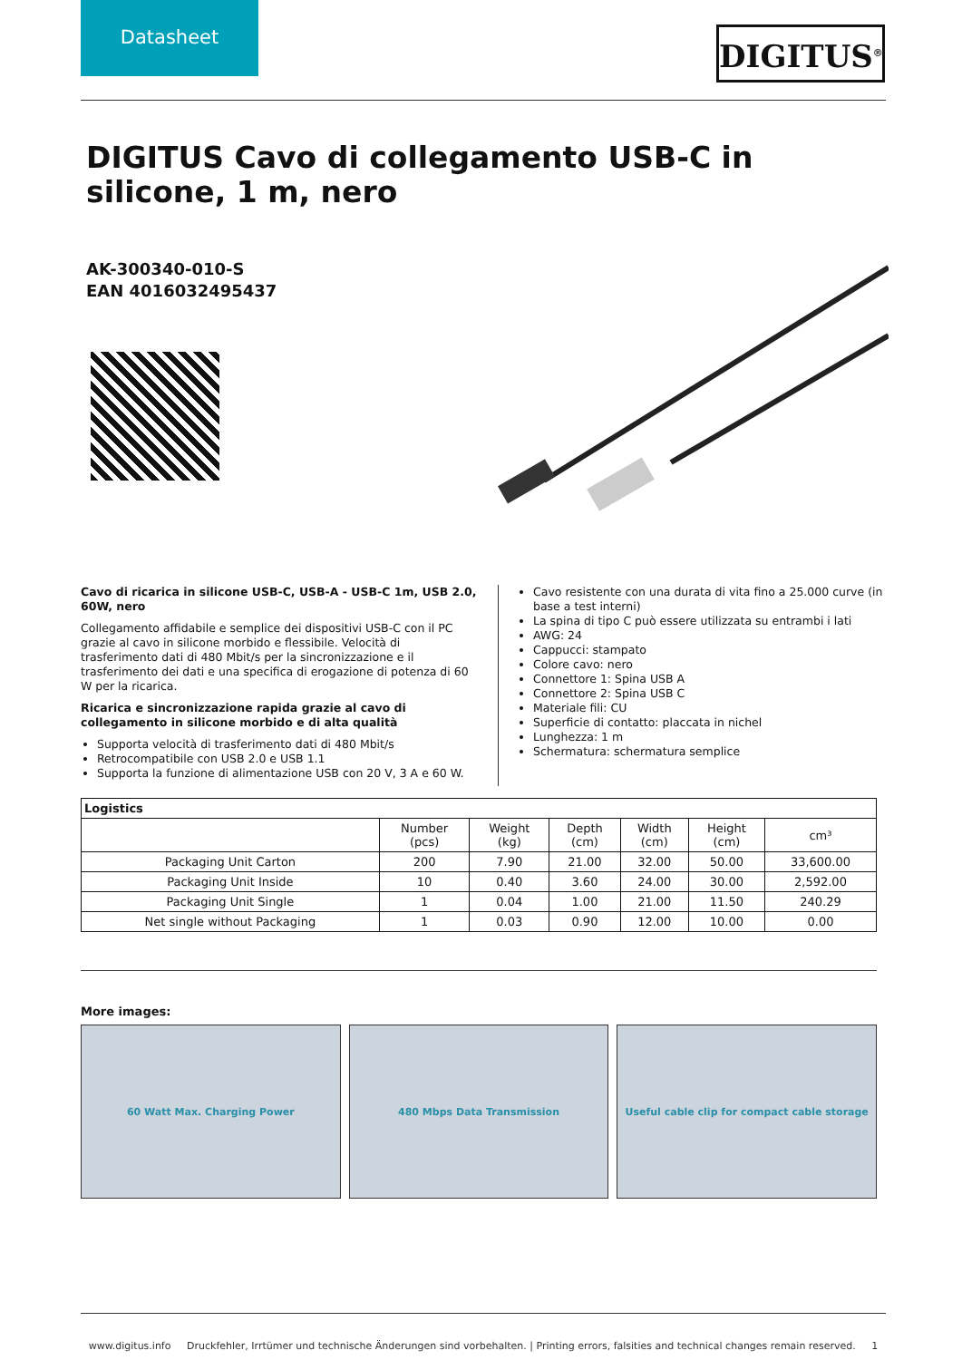Datasheet
DIGITUS<sup>®</sup>
DIGITUS Cavo di collegamento USB-C in silicone, 1 m, nero
AK-300340-010-S
EAN 4016032495437
Cavo di ricarica in silicone USB-C, USB-A - USB-C 1m, USB 2.0, 60W, nero
Collegamento affidabile e semplice dei dispositivi USB-C con il PC grazie al cavo in silicone morbido e flessibile. Velocità di trasferimento dati di 480 Mbit/s per la sincronizzazione e il trasferimento dei dati e una specifica di erogazione di potenza di 60 W per la ricarica.
Ricarica e sincronizzazione rapida grazie al cavo di collegamento in silicone morbido e di alta qualità
Supporta velocità di trasferimento dati di 480 Mbit/s
Retrocompatibile con USB 2.0 e USB 1.1
Supporta la funzione di alimentazione USB con 20 V, 3 A e 60 W.
Cavo resistente con una durata di vita fino a 25.000 curve (in base a test interni)
La spina di tipo C può essere utilizzata su entrambi i lati
AWG: 24
Cappucci: stampato
Colore cavo: nero
Connettore 1: Spina USB A
Connettore 2: Spina USB C
Materiale fili: CU
Superficie di contatto: placcata in nichel
Lunghezza: 1 m
Schermatura: schermatura semplice
| Logistics | | | | | | |
| --- | --- | --- | --- | --- | --- | --- |
| | Number (pcs) | Weight (kg) | Depth (cm) | Width (cm) | Height (cm) | cm³ |
| Packaging Unit Carton | 200 | 7.90 | 21.00 | 32.00 | 50.00 | 33,600.00 |
| Packaging Unit Inside | 10 | 0.40 | 3.60 | 24.00 | 30.00 | 2,592.00 |
| Packaging Unit Single | 1 | 0.04 | 1.00 | 21.00 | 11.50 | 240.29 |
| Net single without Packaging | 1 | 0.03 | 0.90 | 12.00 | 10.00 | 0.00 |
More images:
60 Watt Max. Charging Power 480 Mbps Data Transmission Useful cable clip for compact cable storage
www.digitus.info Druckfehler, Irrtümer und technische Änderungen sind vorbehalten. | Printing errors, falsities and technical changes remain reserved. 1